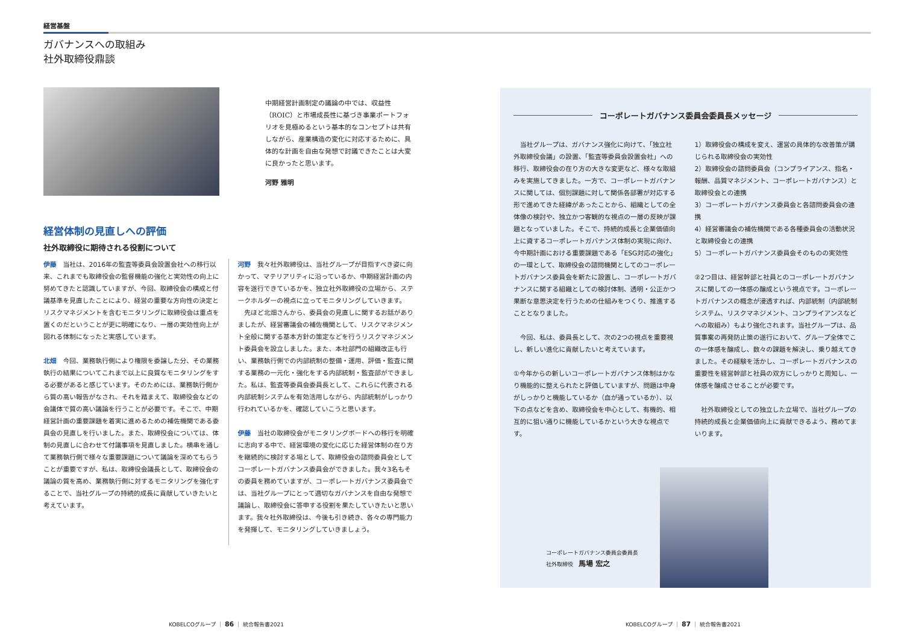経営基盤
ガバナンスへの取組み
社外取締役鼎談
中期経営計画制定の議論の中では、収益性（ROIC）と市場成長性に基づき事業ポートフォリオを見極めるという基本的なコンセプトは共有しながら、産業構造の変化に対応するために、具体的な計画を自由な発想で討議できたことは大変に良かったと思います。
河野 雅明
経営体制の見直しへの評価
社外取締役に期待される役割について
伊藤　当社は、2016年の監査等委員会設置会社への移行以来、これまでも取締役会の監督機能の強化と実効性の向上に努めてきたと認識していますが、今回、取締役会の構成と付議基準を見直したことにより、経営の重要な方向性の決定とリスクマネジメントを含むモニタリングに取締役会は重点を置くのだということが更に明確になり、一層の実効性向上が図れる体制になったと実感しています。
北畑　今回、業務執行側により権限を委譲した分、その業務執行の結果についてこれまで以上に良質なモニタリングをする必要があると感じています。そのためには、業務執行側から質の高い報告がなされ、それを踏まえて、取締役会などの会議体で質の高い議論を行うことが必要です。そこで、中期経営計画の重要課題を着実に進めるための補佐機関である委員会の見直しを行いました。また、取締役会については、体制の見直しに合わせて付議事項を見直しました。横串を通して業務執行側で様々な重要課題について議論を深めてもらうことが重要ですが、私は、取締役会議長として、取締役会の議論の質を高め、業務執行側に対するモニタリングを強化することで、当社グループの持続的成長に貢献していきたいと考えています。
河野　我々社外取締役は、当社グループが目指すべき姿に向かって、マテリアリティに沿っているか、中期経営計画の内容を遂行できているかを、独立社外取締役の立場から、ステークホルダーの視点に立ってモニタリングしていきます。
　先ほど北畑さんから、委員会の見直しに関するお話がありましたが、経営審議会の補佐機関として、リスクマネジメント全般に関する基本方針の策定などを行うリスクマネジメント委員会を設立しました。また、本社部門の組織改正も行い、業務執行側での内部統制の整備・運用、評価・監査に関する業務の一元化・強化をする内部統制・監査部ができました。私は、監査等委員会委員長として、これらに代表される内部統制システムを有効活用しながら、内部統制がしっかり行われているかを、確認していこうと思います。
伊藤　当社の取締役会がモニタリングボードへの移行を明確に志向する中で、経営環境の変化に応じた経営体制の在り方を継続的に検討する場として、取締役会の諮問委員会としてコーポレートガバナンス委員会ができました。我々3名もその委員を務めていますが、コーポレートガバナンス委員会では、当社グループにとって適切なガバナンスを自由な発想で議論し、取締役会に答申する役割を果たしていきたいと思います。我々社外取締役は、今後も引き続き、各々の専門能力を発揮して、モニタリングしていきましょう。
コーポレートガバナンス委員会委員長メッセージ
　当社グループは、ガバナンス強化に向けて、「独立社外取締役会議」の設置、「監査等委員会設置会社」への移行、取締役会の在り方の大きな変更など、様々な取組みを実施してきました。一方で、コーポレートガバナンスに関しては、個別課題に対して関係各部署が対応する形で進めてきた経緯があったことから、組織としての全体像の検討や、独立かつ客観的な視点の一層の反映が課題となっていました。そこで、持続的成長と企業価値向上に資するコーポレートガバナンス体制の実現に向け、今中期計画における重要課題である「ESG対応の強化」の一環として、取締役会の諮問機関としてのコーポレートガバナンス委員会を新たに設置し、コーポレートガバナンスに関する組織としての検討体制、透明・公正かつ果断な意思決定を行うための仕組みをつくり、推進することとなりました。
　今回、私は、委員長として、次の2つの視点を重要視し、新しい進化に貢献したいと考えています。
①今年からの新しいコーポレートガバナンス体制はかなり機能的に整えられたと評価していますが、問題は中身がしっかりと機能しているか（血が通っているか）、以下の点などを含め、取締役会を中心として、有機的、相互的に狙い通りに機能しているかという大きな視点です。
1）取締役会の構成を変え、運営の具体的な改善策が講じられる取締役会の実効性
2）取締役会の諮問委員会（コンプライアンス、指名・報酬、品質マネジメント、コーポレートガバナンス）と取締役会との連携
3）コーポレートガバナンス委員会と各諮問委員会の連携
4）経営審議会の補佐機関である各種委員会の活動状況と取締役会との連携
5）コーポレートガバナンス委員会そのものの実効性
②2つ目は、経営幹部と社員とのコーポレートガバナンスに関しての一体感の醸成という視点です。コーポレートガバナンスの概念が浸透すれば、内部統制（内部統制システム、リスクマネジメント、コンプライアンスなどへの取組み）もより強化されます。当社グループは、品質事案の再発防止策の遂行において、グループ全体でこの一体感を醸成し、数々の課題を解決し、乗り越えてきました。その経験を活かし、コーポレートガバナンスの重要性を経営幹部と社員の双方にしっかりと周知し、一体感を醸成させることが必要です。
　社外取締役としての独立した立場で、当社グループの持続的成長と企業価値向上に貢献できるよう、務めてまいります。
コーポレートガバナンス委員会委員長
社外取締役　馬場 宏之
KOBELCOグループ ｜ 86 ｜ 統合報告書2021
KOBELCOグループ ｜ 87 ｜ 統合報告書2021